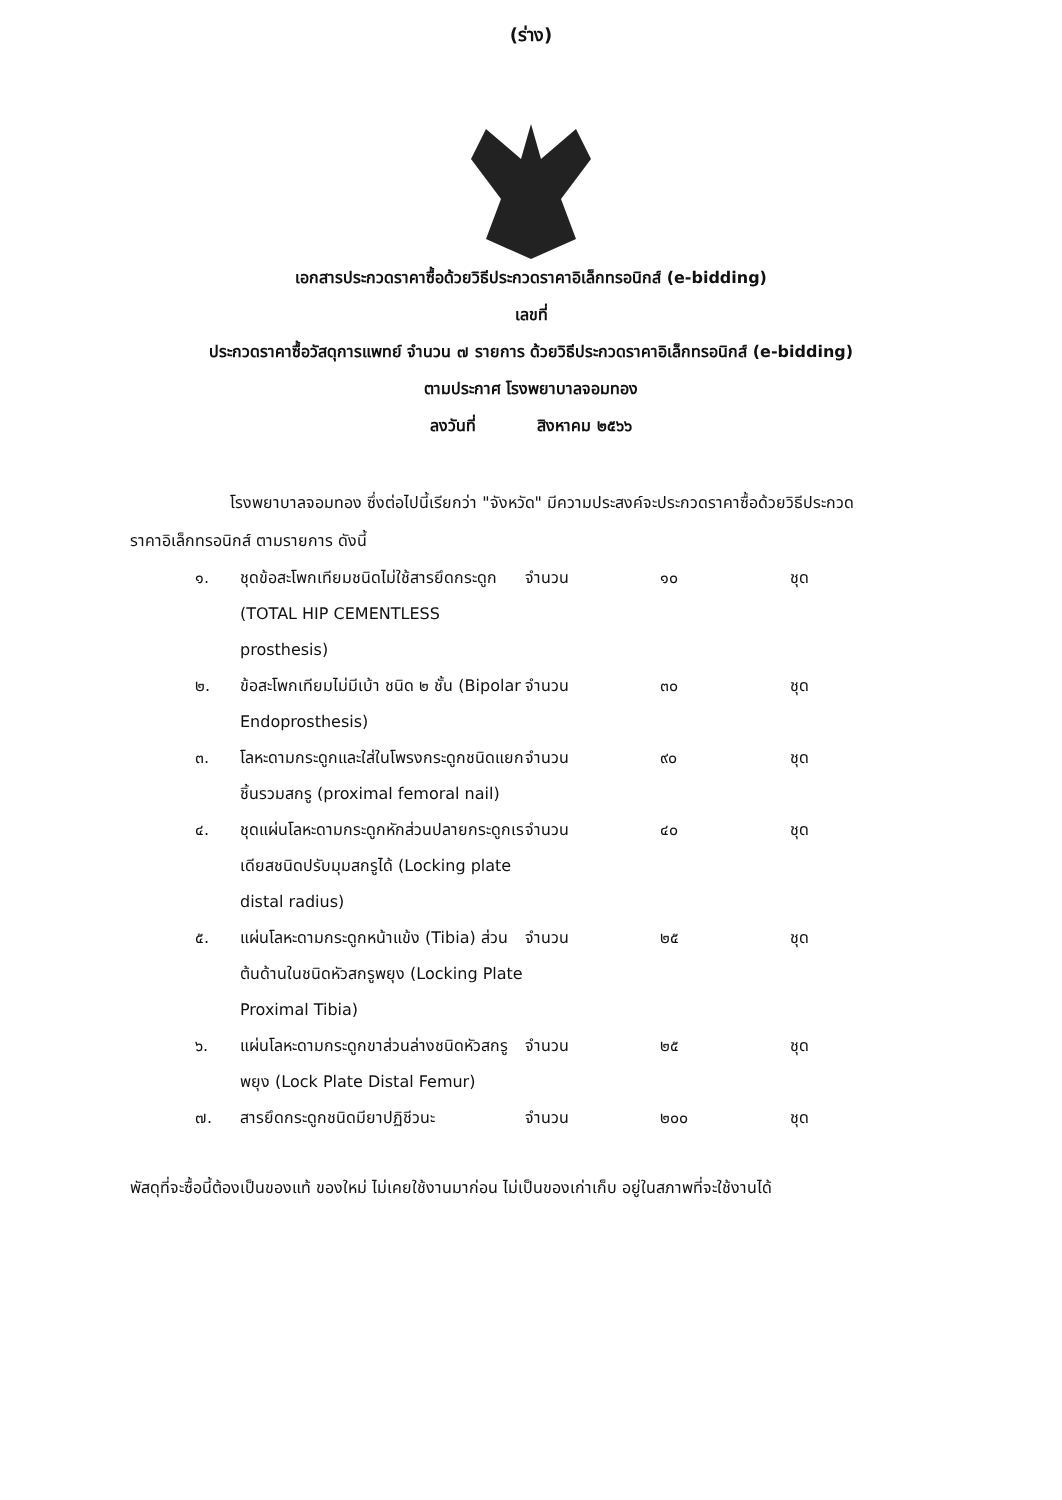(ร่าง)
เอกสารประกวดราคาซื้อด้วยวิธีประกวดราคาอิเล็กทรอนิกส์ (e-bidding)
เลขที่
ประกวดราคาซื้อวัสดุการแพทย์ จำนวน ๗ รายการ ด้วยวิธีประกวดราคาอิเล็กทรอนิกส์ (e-bidding)
ตามประกาศ โรงพยาบาลจอมทอง
ลงวันที่ สิงหาคม ๒๕๖๖
โรงพยาบาลจอมทอง ซึ่งต่อไปนี้เรียกว่า "จังหวัด" มีความประสงค์จะประกวดราคาซื้อด้วยวิธีประกวดราคาอิเล็กทรอนิกส์ ตามรายการ ดังนี้
| ๑. | ชุดข้อสะโพกเทียมชนิดไม่ใช้สารยึดกระดูก (TOTAL HIP CEMENTLESS prosthesis) | จำนวน | ๑๐ | ชุด |
| ๒. | ข้อสะโพกเทียมไม่มีเบ้า ชนิด ๒ ชั้น (Bipolar Endoprosthesis) | จำนวน | ๓๐ | ชุด |
| ๓. | โลหะดามกระดูกและใส่ในโพรงกระดูกชนิดแยกชิ้นรวมสกรู (proximal femoral nail) | จำนวน | ๙๐ | ชุด |
| ๔. | ชุดแผ่นโลหะดามกระดูกหักส่วนปลายกระดูกเรเดียสชนิดปรับมุมสกรูได้ (Locking plate distal radius) | จำนวน | ๔๐ | ชุด |
| ๕. | แผ่นโลหะดามกระดูกหน้าแข้ง (Tibia) ส่วนต้นด้านในชนิดหัวสกรูพยุง (Locking Plate Proximal Tibia) | จำนวน | ๒๕ | ชุด |
| ๖. | แผ่นโลหะดามกระดูกขาส่วนล่างชนิดหัวสกรูพยุง (Lock Plate Distal Femur) | จำนวน | ๒๕ | ชุด |
| ๗. | สารยึดกระดูกชนิดมียาปฏิชีวนะ | จำนวน | ๒๐๐ | ชุด |
พัสดุที่จะซื้อนี้ต้องเป็นของแท้ ของใหม่ ไม่เคยใช้งานมาก่อน ไม่เป็นของเก่าเก็บ อยู่ในสภาพที่จะใช้งานได้